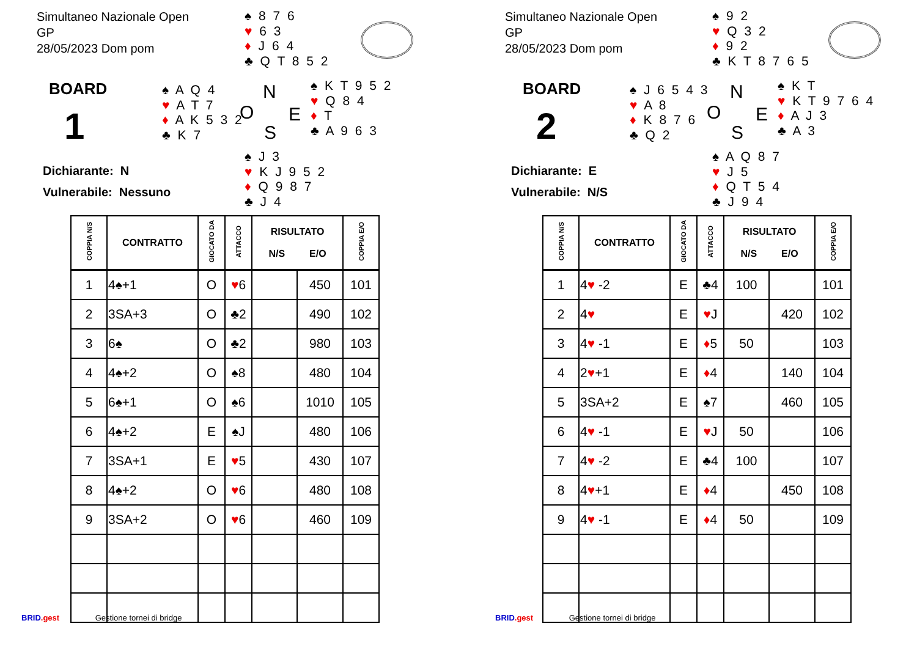Simultaneo Nazionale Open
GP
28/05/2023 Dom pom
♠ 8 7 6
♥ 6 3
♦ J 6 4
♣ Q T 8 5 2
BOARD
1
♠ A Q 4
♥ A T 7
♦ A K 5 3 2
♣ K 7
N
O E
S
♠ K T 9 5 2
♥ Q 8 4
♦ T
♣ A 9 6 3
Dichiarante: N
Vulnerabile: Nessuno
♠ J 3
♥ K J 9 5 2
♦ Q 9 8 7
♣ J 4
| COPPIA N/S | CONTRATTO | GIOCATO DA | ATTACCO | RISULTATO N/S E/O | | COPPIA E/O |
| --- | --- | --- | --- | --- | --- | --- |
| 1 | 4♠+1 | O | ♥ 6 | | 450 | 101 |
| 2 | 3SA+3 | O | ♣2 | | 490 | 102 |
| 3 | 6♠ | O | ♣2 | | 980 | 103 |
| 4 | 4♠+2 | O | ♠8 | | 480 | 104 |
| 5 | 6♠+1 | O | ♠6 | | 1010 | 105 |
| 6 | 4♠+2 | E | ♠J | | 480 | 106 |
| 7 | 3SA+1 | E | ♥ 5 | | 430 | 107 |
| 8 | 4♠+2 | O | ♥ 6 | | 480 | 108 |
| 9 | 3SA+2 | O | ♥ 6 | | 460 | 109 |
BRID.gest Gestione tornei di bridge
Simultaneo Nazionale Open
GP
28/05/2023 Dom pom
♠ 9 2
♥ Q 3 2
♦ 9 2
♣ K T 8 7 6 5
BOARD
2
♠ J 6 5 4 3
♥ A 8
♦ K 8 7 6
♣ Q 2
N
O E
S
♠ K T
♥ K T 9 7 6 4
♦ A J 3
♣ A 3
Dichiarante: E
Vulnerabile: N/S
♠ A Q 8 7
♥ J 5
♦ Q T 5 4
♣ J 9 4
| COPPIA N/S | CONTRATTO | GIOCATO DA | ATTACCO | RISULTATO N/S E/O | | COPPIA E/O |
| --- | --- | --- | --- | --- | --- | --- |
| 1 | 4 ♥ -2 | E | ♣4 | 100 | | 101 |
| 2 | 4 ♥ | E | ♥ J | | 420 | 102 |
| 3 | 4 ♥ -1 | E | ♦ 5 | 50 | | 103 |
| 4 | 2 ♥ +1 | E | ♦ 4 | | 140 | 104 |
| 5 | 3SA+2 | E | ♠7 | | 460 | 105 |
| 6 | 4 ♥ -1 | E | ♥ J | 50 | | 106 |
| 7 | 4 ♥ -2 | E | ♣4 | 100 | | 107 |
| 8 | 4 ♥ +1 | E | ♦ 4 | | 450 | 108 |
| 9 | 4 ♥ -1 | E | ♦ 4 | 50 | | 109 |
BRID.gest Gestione tornei di bridge